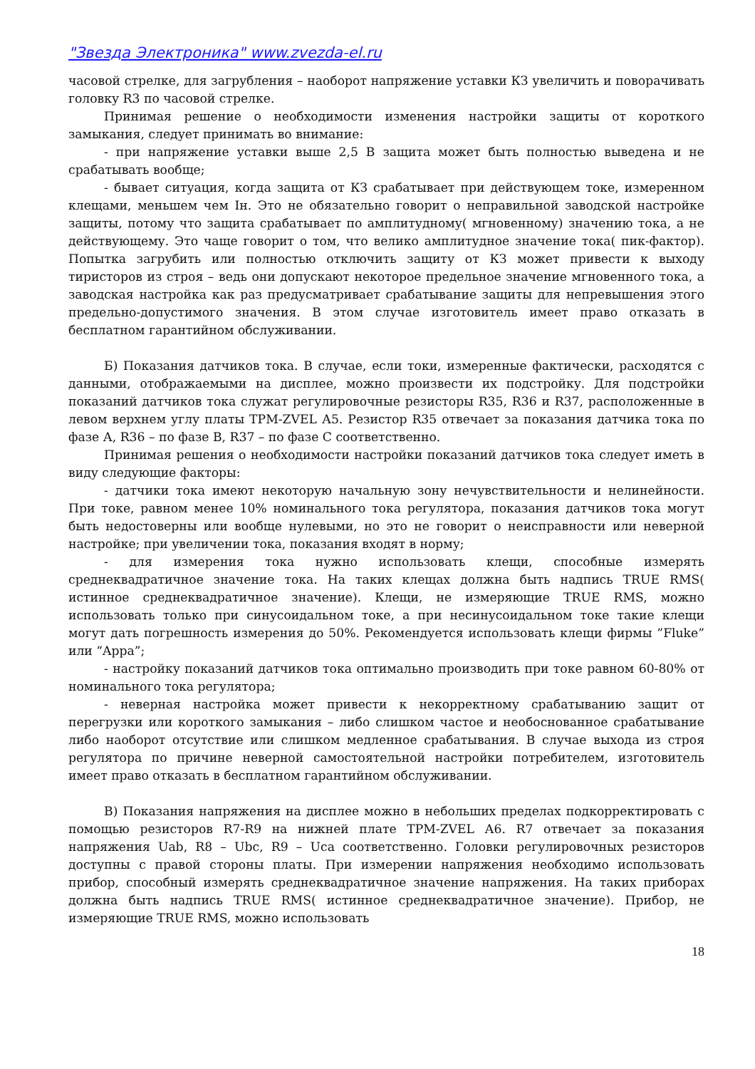"Звезда Электроника" www.zvezda-el.ru
часовой стрелке, для загрубления – наоборот напряжение уставки КЗ увеличить и поворачивать головку R3 по часовой стрелке.
Принимая решение о необходимости изменения настройки защиты от короткого замыкания, следует принимать во внимание:
- при напряжение уставки выше 2,5 В защита может быть полностью выведена и не срабатывать вообще;
- бывает ситуация, когда защита от КЗ срабатывает при действующем токе, измеренном клещами, меньшем чем Iн. Это не обязательно говорит о неправильной заводской настройке защиты, потому что защита срабатывает по амплитудному( мгновенному) значению тока, а не действующему. Это чаще говорит о том, что велико амплитудное значение тока( пик-фактор). Попытка загрубить или полностью отключить защиту от КЗ может привести к выходу тиристоров из строя – ведь они допускают некоторое предельное значение мгновенного тока, а заводская настройка как раз предусматривает срабатывание защиты для непревышения этого предельно-допустимого значения. В этом случае изготовитель имеет право отказать в бесплатном гарантийном обслуживании.
Б) Показания датчиков тока. В случае, если токи, измеренные фактически, расходятся с данными, отображаемыми на дисплее, можно произвести их подстройку. Для подстройки показаний датчиков тока служат регулировочные резисторы R35, R36 и R37, расположенные в левом верхнем углу платы ТРМ-ZVEL А5. Резистор R35 отвечает за показания датчика тока по фазе А, R36 – по фазе В, R37 – по фазе С соответственно.
Принимая решения о необходимости настройки показаний датчиков тока следует иметь в виду следующие факторы:
- датчики тока имеют некоторую начальную зону нечувствительности и нелинейности. При токе, равном менее 10% номинального тока регулятора, показания датчиков тока могут быть недостоверны или вообще нулевыми, но это не говорит о неисправности или неверной настройке; при увеличении тока, показания входят в норму;
- для измерения тока нужно использовать клещи, способные измерять среднеквадратичное значение тока. На таких клещах должна быть надпись TRUE RMS( истинное среднеквадратичное значение). Клещи, не измеряющие TRUE RMS, можно использовать только при синусоидальном токе, а при несинусоидальном токе такие клещи могут дать погрешность измерения до 50%. Рекомендуется использовать клещи фирмы ”Fluke” или “Appa”;
- настройку показаний датчиков тока оптимально производить при токе равном 60-80% от номинального тока регулятора;
- неверная настройка может привести к некорректному срабатыванию защит от перегрузки или короткого замыкания – либо слишком частое и необоснованное срабатывание либо наоборот отсутствие или слишком медленное срабатывания. В случае выхода из строя регулятора по причине неверной самостоятельной настройки потребителем, изготовитель имеет право отказать в бесплатном гарантийном обслуживании.
В) Показания напряжения на дисплее можно в небольших пределах подкорректировать с помощью резисторов R7-R9 на нижней плате ТРМ-ZVEL А6. R7 отвечает за показания напряжения Uab, R8 – Ubc, R9 – Uca соответственно. Головки регулировочных резисторов доступны с правой стороны платы. При измерении напряжения необходимо использовать прибор, способный измерять среднеквадратичное значение напряжения. На таких приборах должна быть надпись TRUE RMS( истинное среднеквадратичное значение). Прибор, не измеряющие TRUE RMS, можно использовать
18